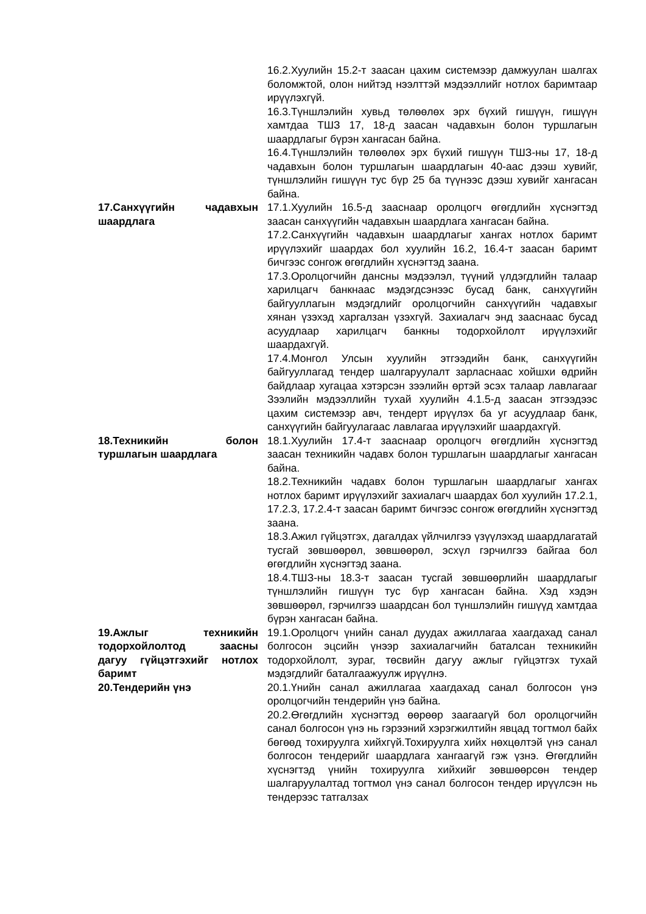| | 16.2.Хуулийн 15.2-т заасан цахим системээр дамжуулан шалгах боломжтой, олон нийтэд нээлттэй мэдээллийг нотлох баримтаар ирүүлэхгүй. 16.3.Түншлэлийн хувьд төлөөлөх эрх бүхий гишүүн, гишүүн хамтдаа ТШЗ 17, 18-д заасан чадавхын болон туршлагын шаардлагыг бүрэн хангасан байна. 16.4.Түншлэлийн төлөөлөх эрх бүхий гишүүн ТШЗ-ны 17, 18-д чадавхын болон туршлагын шаардлагын 40-аас дээш хувийг, түншлэлийн гишүүн тус бүр 25 ба түүнээс дээш хувийг хангасан байна. |
| 17.Санхүүгийн чадавхын шаардлага | 17.1.Хуулийн 16.5-д зааснаар оролцогч өгөгдлийн хүснэгтэд заасан санхүүгийн чадавхын шаардлага хангасан байна. 17.2.Санхүүгийн чадавхын шаардлагыг хангах нотлох баримт ирүүлэхийг шаардах бол хуулийн 16.2, 16.4-т заасан баримт бичгээс сонгож өгөгдлийн хүснэгтэд заана. 17.3.Оролцогчийн дансны мэдээлэл, түүний үлдэгдлийн талаар харилцагч банкнаас мэдэгдсэнээс бусад банк, санхүүгийн байгууллагын мэдэгдлийг оролцогчийн санхүүгийн чадавхыг хянан үзэхэд харгалзан үзэхгүй. Захиалагч энд зааснаас бусад асуудлаар харилцагч банкны тодорхойлолт ирүүлэхийг шаардахгүй. 17.4.Монгол Улсын хуулийн этгээдийн банк, санхүүгийн байгууллагад тендер шалгаруулалт зарласнаас хойшхи өдрийн байдлаар хугацаа хэтэрсэн зээлийн өртэй эсэх талаар лавлагааг Зээлийн мэдээллийн тухай хуулийн 4.1.5-д заасан этгээдээс цахим системээр авч, тендерт ирүүлэх ба уг асуудлаар банк, санхүүгийн байгуулагаас лавлагаа ирүүлэхийг шаардахгүй. |
| 18.Техникийн болон туршлагын шаардлага | 18.1.Хуулийн 17.4-т зааснаар оролцогч өгөгдлийн хүснэгтэд заасан техникийн чадавх болон туршлагын шаардлагыг хангасан байна. 18.2.Техникийн чадавх болон туршлагын шаардлагыг хангах нотлох баримт ирүүлэхийг захиалагч шаардах бол хуулийн 17.2.1, 17.2.3, 17.2.4-т заасан баримт бичгээс сонгож өгөгдлийн хүснэгтэд заана. 18.3.Ажил гүйцэтгэх, дагалдах үйлчилгээ үзүүлэхэд шаардлагатай тусгай зөвшөөрөл, зөвшөөрөл, эсхүл гэрчилгээ байгаа бол өгөгдлийн хүснэгтэд заана. 18.4.ТШЗ-ны 18.3-т заасан тусгай зөвшөөрлийн шаардлагыг түншлэлийн гишүүн тус бүр хангасан байна. Хэд хэдэн зөвшөөрөл, гэрчилгээ шаардсан бол түншлэлийн гишүүд хамтдаа бүрэн хангасан байна. |
| 19.Ажлыг техникийн тодорхойлолтод заасны дагуу гүйцэтгэхийг нотлох баримт | 19.1.Оролцогч үнийн санал дуудах ажиллагаа хаагдахад санал болгосон эцсийн үнээр захиалагчийн баталсан техникийн тодорхойлолт, зураг, төсвийн дагуу ажлыг гүйцэтгэх тухай мэдэгдлийг баталгаажуулж ирүүлнэ. |
| 20.Тендерийн үнэ | 20.1.Үнийн санал ажиллагаа хаагдахад санал болгосон үнэ оролцогчийн тендерийн үнэ байна. 20.2.Өгөгдлийн хүснэгтэд өөрөөр заагаагүй бол оролцогчийн санал болгосон үнэ нь гэрээний хэрэгжилтийн явцад тогтмол байх бөгөөд тохируулга хийхгүй.Тохируулга хийх нөхцөлтэй үнэ санал болгосон тендерийг шаардлага хангаагүй гэж үзнэ. Өгөгдлийн хүснэгтэд үнийн тохируулга хийхийг зөвшөөрсөн тендер шалгаруулалтад тогтмол үнэ санал болгосон тендер ирүүлсэн нь тендерээс татгалзах |